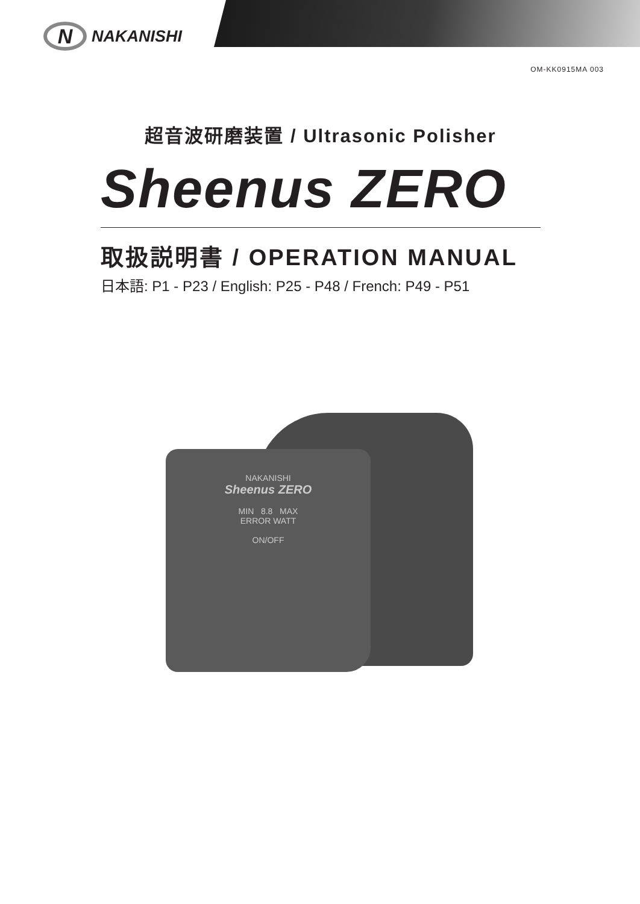N NAKANISHI
OM-KK0915MA 003
超音波研磨装置 / Ultrasonic Polisher
Sheenus ZERO
取扱説明書 / OPERATION MANUAL
日本語: P1 - P23 / English: P25 - P48 / French: P49 - P51
NAKANISHI
Sheenus ZERO
MIN 8.8 MAX
ERROR WATT
ON/OFF